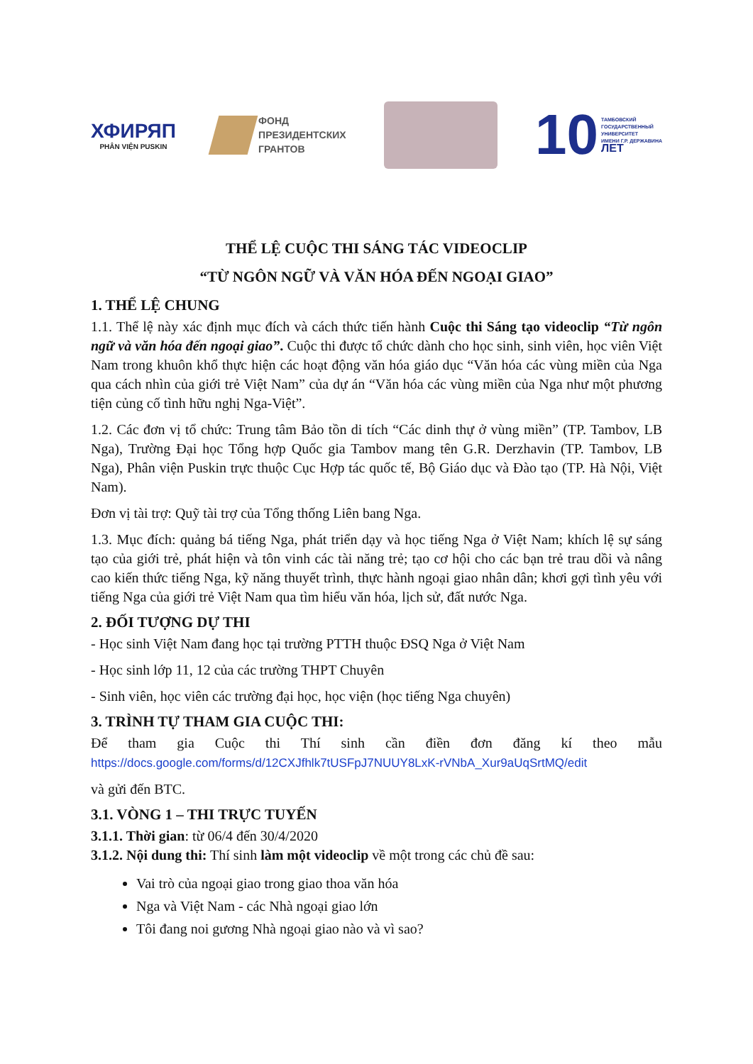ХФИРЯП
PHÂN VIỆN PUSKIN
ФОНД
ПРЕЗИДЕНТСКИХ
ГРАНТОВ
10 ТАМБОВСКИЙ
ГОСУДАРСТВЕННЫЙ
УНИВЕРСИТЕТ
ИМЕНИ Г.Р. ДЕРЖАВИНА
ЛЕТ
THỂ LỆ CUỘC THI SÁNG TÁC VIDEOCLIP
“TỪ NGÔN NGỮ VÀ VĂN HÓA ĐẾN NGOẠI GIAO”
1. THỂ LỆ CHUNG
1.1. Thể lệ này xác định mục đích và cách thức tiến hành Cuộc thi Sáng tạo videoclip “Từ ngôn ngữ và văn hóa đến ngoại giao”. Cuộc thi được tổ chức dành cho học sinh, sinh viên, học viên Việt Nam trong khuôn khổ thực hiện các hoạt động văn hóa giáo dục “Văn hóa các vùng miền của Nga qua cách nhìn của giới trẻ Việt Nam” của dự án “Văn hóa các vùng miền của Nga như một phương tiện củng cố tình hữu nghị Nga-Việt”.
1.2. Các đơn vị tổ chức: Trung tâm Bảo tồn di tích “Các dinh thự ở vùng miền” (TP. Tambov, LB Nga), Trường Đại học Tổng hợp Quốc gia Tambov mang tên G.R. Derzhavin (TP. Tambov, LB Nga), Phân viện Puskin trực thuộc Cục Hợp tác quốc tế, Bộ Giáo dục và Đào tạo (TP. Hà Nội, Việt Nam).
Đơn vị tài trợ: Quỹ tài trợ của Tổng thống Liên bang Nga.
1.3. Mục đích: quảng bá tiếng Nga, phát triển dạy và học tiếng Nga ở Việt Nam; khích lệ sự sáng tạo của giới trẻ, phát hiện và tôn vinh các tài năng trẻ; tạo cơ hội cho các bạn trẻ trau dồi và nâng cao kiến thức tiếng Nga, kỹ năng thuyết trình, thực hành ngoại giao nhân dân; khơi gợi tình yêu với tiếng Nga của giới trẻ Việt Nam qua tìm hiểu văn hóa, lịch sử, đất nước Nga.
2. ĐỐI TƯỢNG DỰ THI
- Học sinh Việt Nam đang học tại trường PTTH thuộc ĐSQ Nga ở Việt Nam
- Học sinh lớp 11, 12 của các trường THPT Chuyên
- Sinh viên, học viên các trường đại học, học viện (học tiếng Nga chuyên)
3. TRÌNH TỰ THAM GIA CUỘC THI:
Để tham gia Cuộc thi Thí sinh cần điền đơn đăng kí theo mẫu
https://docs.google.com/forms/d/12CXJfhlk7tUSFpJ7NUUY8LxK-rVNbA_Xur9aUqSrtMQ/edit
và gửi đến BTC.
3.1. VÒNG 1 – THI TRỰC TUYẾN
3.1.1. Thời gian: từ 06/4 đến 30/4/2020
3.1.2. Nội dung thi: Thí sinh làm một videoclip về một trong các chủ đề sau:
Vai trò của ngoại giao trong giao thoa văn hóa
Nga và Việt Nam - các Nhà ngoại giao lớn
Tôi đang noi gương Nhà ngoại giao nào và vì sao?